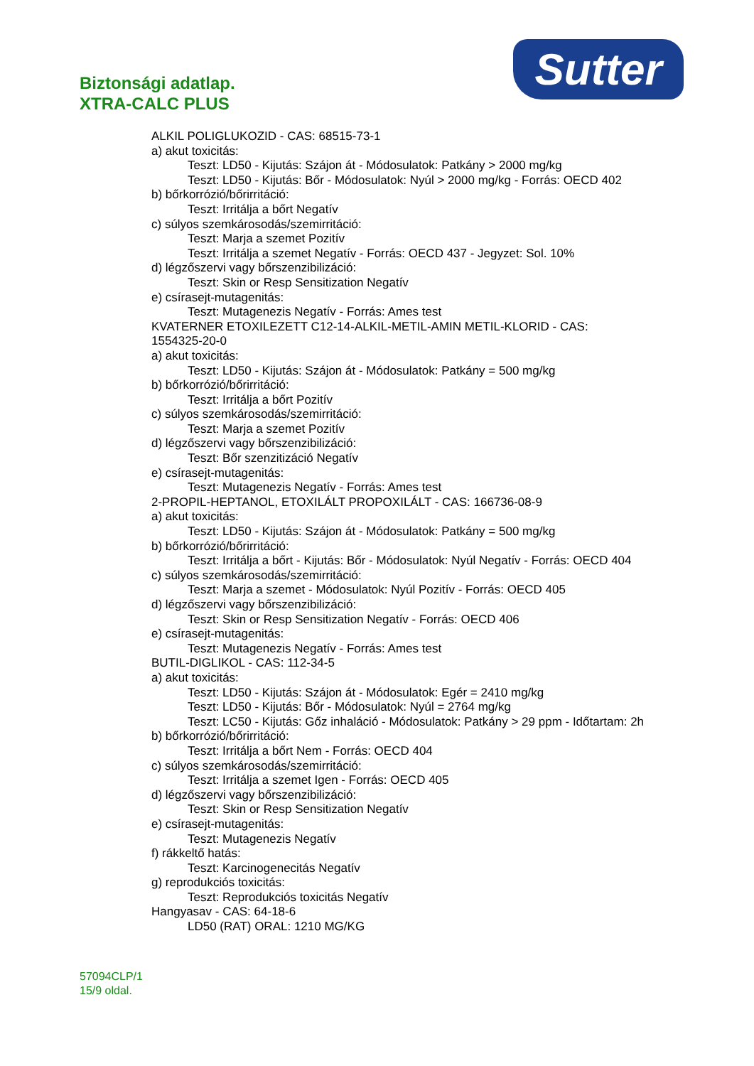Sutter
Biztonsági adatlap.
XTRA-CALC PLUS
ALKIL POLIGLUKOZID - CAS: 68515-73-1
a) akut toxicitás:
Teszt: LD50 - Kijutás: Szájon át - Módosulatok: Patkány > 2000 mg/kg
Teszt: LD50 - Kijutás: Bőr - Módosulatok: Nyúl > 2000 mg/kg - Forrás: OECD 402
b) bőrkorrózió/bőrirritáció:
Teszt: Irritálja a bőrt Negatív
c) súlyos szemkárosodás/szemirritáció:
Teszt: Marja a szemet Pozitív
Teszt: Irritálja a szemet Negatív - Forrás: OECD 437 - Jegyzet: Sol. 10%
d) légzőszervi vagy bőrszenzibilizáció:
Teszt: Skin or Resp Sensitization Negatív
e) csírasejt-mutagenitás:
Teszt: Mutagenezis Negatív - Forrás: Ames test
KVATERNER ETOXILEZETT C12-14-ALKIL-METIL-AMIN METIL-KLORID - CAS:
1554325-20-0
a) akut toxicitás:
Teszt: LD50 - Kijutás: Szájon át - Módosulatok: Patkány = 500 mg/kg
b) bőrkorrózió/bőrirritáció:
Teszt: Irritálja a bőrt Pozitív
c) súlyos szemkárosodás/szemirritáció:
Teszt: Marja a szemet Pozitív
d) légzőszervi vagy bőrszenzibilizáció:
Teszt: Bőr szenzitizáció Negatív
e) csírasejt-mutagenitás:
Teszt: Mutagenezis Negatív - Forrás: Ames test
2-PROPIL-HEPTANOL, ETOXILÁLT PROPOXILÁLT - CAS: 166736-08-9
a) akut toxicitás:
Teszt: LD50 - Kijutás: Szájon át - Módosulatok: Patkány = 500 mg/kg
b) bőrkorrózió/bőrirritáció:
Teszt: Irritálja a bőrt - Kijutás: Bőr - Módosulatok: Nyúl Negatív - Forrás: OECD 404
c) súlyos szemkárosodás/szemirritáció:
Teszt: Marja a szemet - Módosulatok: Nyúl Pozitív - Forrás: OECD 405
d) légzőszervi vagy bőrszenzibilizáció:
Teszt: Skin or Resp Sensitization Negatív - Forrás: OECD 406
e) csírasejt-mutagenitás:
Teszt: Mutagenezis Negatív - Forrás: Ames test
BUTIL-DIGLIKOL - CAS: 112-34-5
a) akut toxicitás:
Teszt: LD50 - Kijutás: Szájon át - Módosulatok: Egér = 2410 mg/kg
Teszt: LD50 - Kijutás: Bőr - Módosulatok: Nyúl = 2764 mg/kg
Teszt: LC50 - Kijutás: Gőz inhaláció - Módosulatok: Patkány > 29 ppm - Időtartam: 2h
b) bőrkorrózió/bőrirritáció:
Teszt: Irritálja a bőrt Nem - Forrás: OECD 404
c) súlyos szemkárosodás/szemirritáció:
Teszt: Irritálja a szemet Igen - Forrás: OECD 405
d) légzőszervi vagy bőrszenzibilizáció:
Teszt: Skin or Resp Sensitization Negatív
e) csírasejt-mutagenitás:
Teszt: Mutagenezis Negatív
f) rákkeltő hatás:
Teszt: Karcinogenecitás Negatív
g) reprodukciós toxicitás:
Teszt: Reprodukciós toxicitás Negatív
Hangyasav - CAS: 64-18-6
LD50 (RAT) ORAL: 1210 MG/KG
57094CLP/1
15/9 oldal.